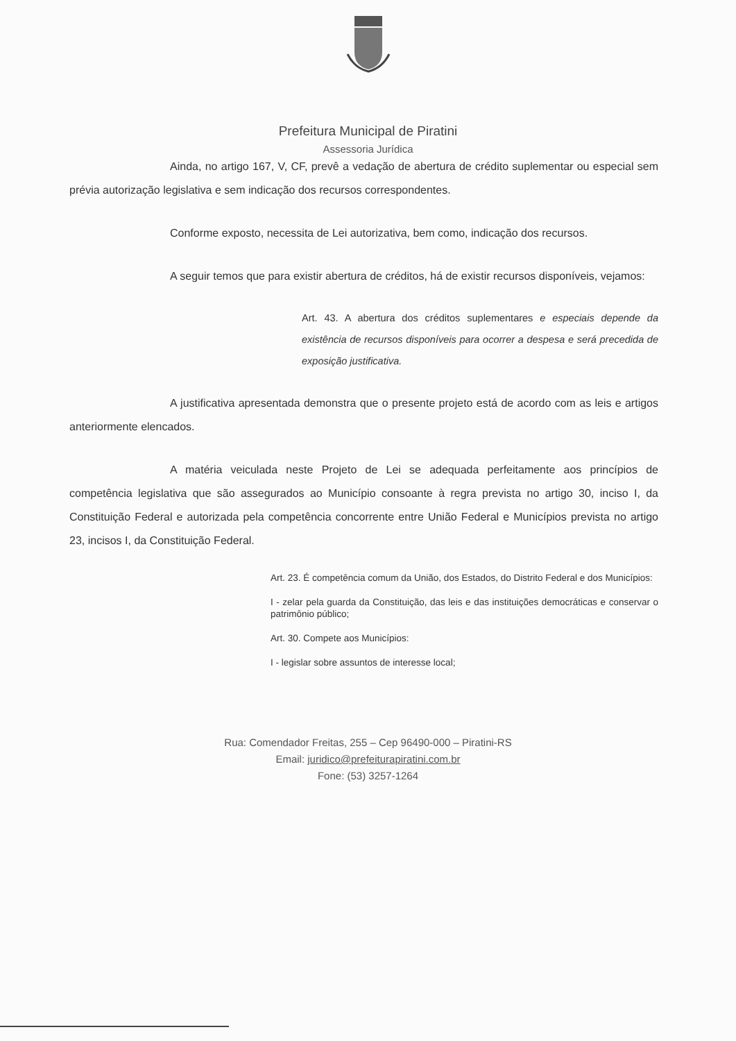Prefeitura Municipal de Piratini
Assessoria Jurídica
Ainda, no artigo 167, V, CF, prevê a vedação de abertura de crédito suplementar ou especial sem prévia autorização legislativa e sem indicação dos recursos correspondentes.
Conforme exposto, necessita de Lei autorizativa, bem como, indicação dos recursos.
A seguir temos que para existir abertura de créditos, há de existir recursos disponíveis, vejamos:
Art. 43. A abertura dos créditos suplementares e especiais depende da existência de recursos disponíveis para ocorrer a despesa e será precedida de exposição justificativa.
A justificativa apresentada demonstra que o presente projeto está de acordo com as leis e artigos anteriormente elencados.
A matéria veiculada neste Projeto de Lei se adequada perfeitamente aos princípios de competência legislativa que são assegurados ao Município consoante à regra prevista no artigo 30, inciso I, da Constituição Federal e autorizada pela competência concorrente entre União Federal e Municípios prevista no artigo 23, incisos I, da Constituição Federal.
Art. 23. É competência comum da União, dos Estados, do Distrito Federal e dos Municípios:
I - zelar pela guarda da Constituição, das leis e das instituições democráticas e conservar o patrimônio público;
Art. 30. Compete aos Municípios:
I - legislar sobre assuntos de interesse local;
Rua: Comendador Freitas, 255 – Cep 96490-000 – Piratini-RS
Email: juridico@prefeiturapiratini.com.br
Fone: (53) 3257-1264